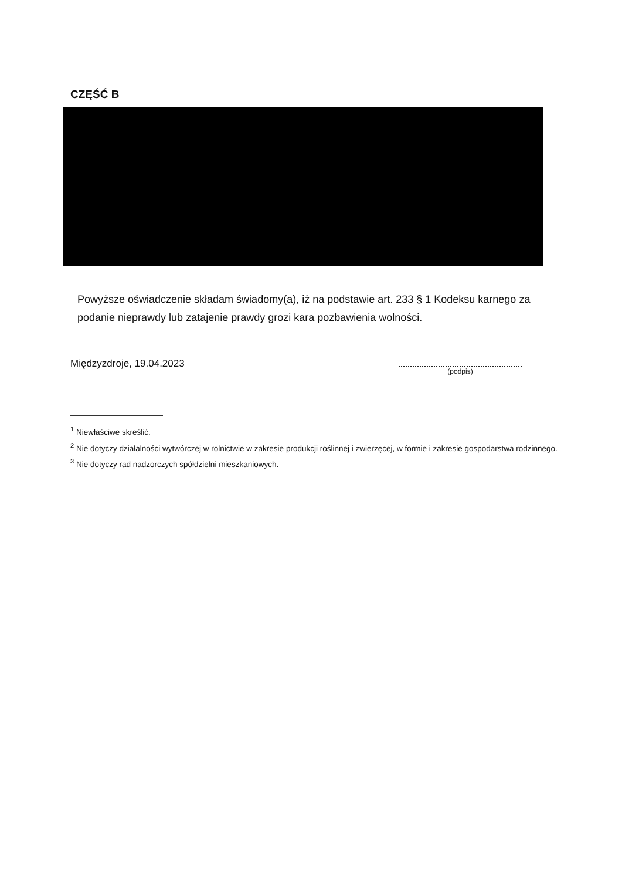CZĘŚĆ B
Powyższe oświadczenie składam świadomy(a), iż na podstawie art. 233 § 1 Kodeksu karnego za podanie nieprawdy lub zatajenie prawdy grozi kara pozbawienia wolności.
Międzyzdroje, 19.04.2023
(podpis)
<sup>1</sup> Niewłaściwe skreślić.
<sup>2</sup> Nie dotyczy działalności wytwórczej w rolnictwie w zakresie produkcji roślinnej i zwierzęcej, w formie i zakresie gospodarstwa rodzinnego.
<sup>3</sup> Nie dotyczy rad nadzorczych spółdzielni mieszkaniowych.